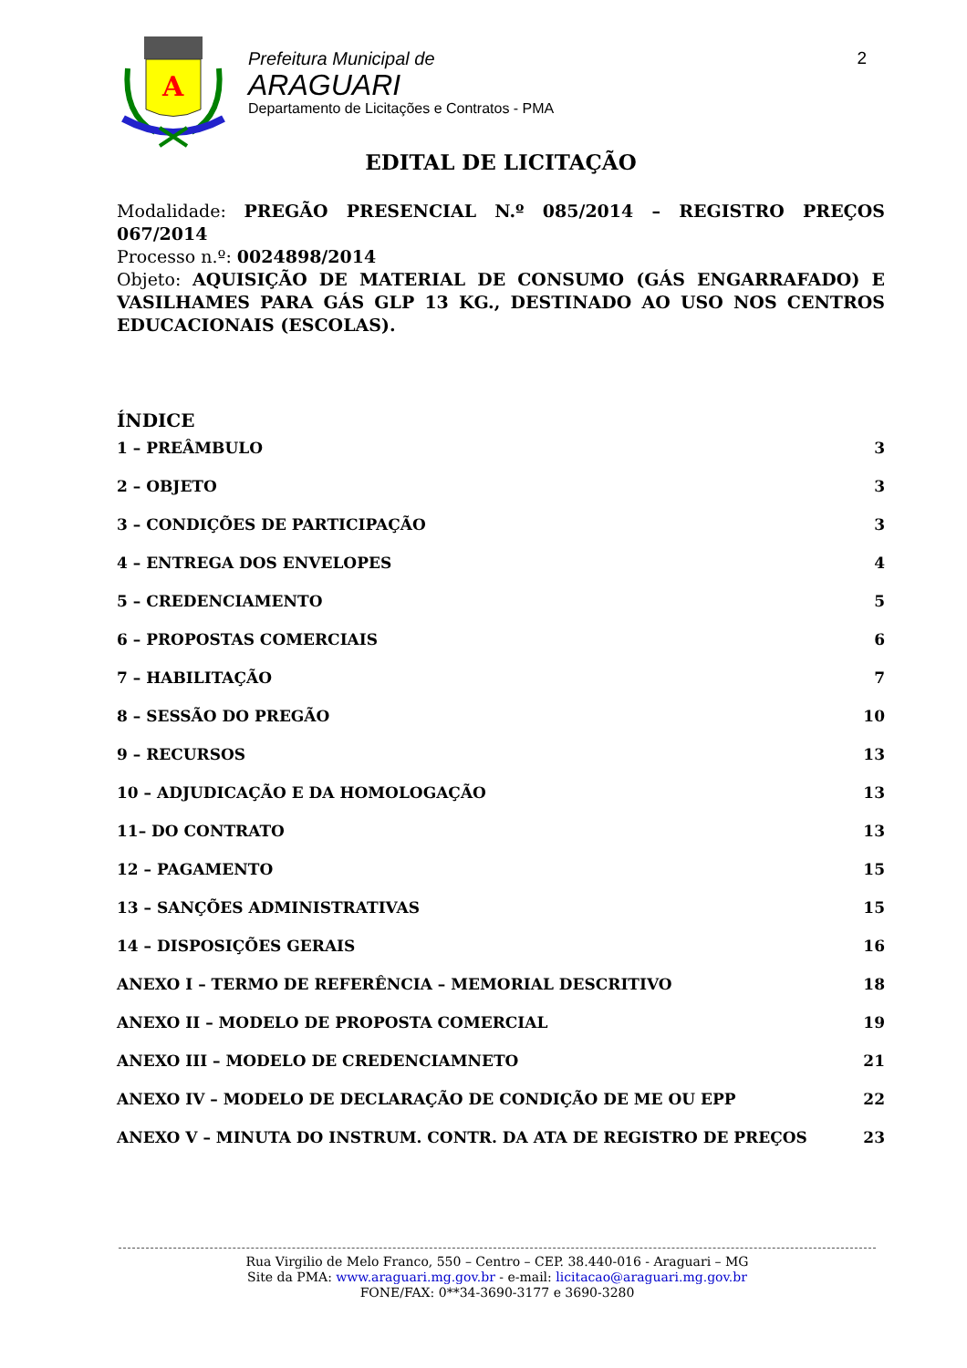A
Prefeitura Municipal de
ARAGUARI
Departamento de Licitações e Contratos - PMA
2
EDITAL DE LICITAÇÃO
Modalidade: PREGÃO PRESENCIAL N.º 085/2014 – REGISTRO PREÇOS 067/2014
Processo n.º: 0024898/2014
Objeto: AQUISIÇÃO DE MATERIAL DE CONSUMO (GÁS ENGARRAFADO) E VASILHAMES PARA GÁS GLP 13 KG., DESTINADO AO USO NOS CENTROS EDUCACIONAIS (ESCOLAS).
ÍNDICE
1 – PREÂMBULO 3
2 – OBJETO 3
3 – CONDIÇÕES DE PARTICIPAÇÃO 3
4 – ENTREGA DOS ENVELOPES 4
5 – CREDENCIAMENTO 5
6 – PROPOSTAS COMERCIAIS 6
7 – HABILITAÇÃO 7
8 – SESSÃO DO PREGÃO 10
9 – RECURSOS 13
10 – ADJUDICAÇÃO E DA HOMOLOGAÇÃO 13
11– DO CONTRATO 13
12 – PAGAMENTO 15
13 – SANÇÕES ADMINISTRATIVAS 15
14 – DISPOSIÇÕES GERAIS 16
ANEXO I – TERMO DE REFERÊNCIA – MEMORIAL DESCRITIVO 18
ANEXO II – MODELO DE PROPOSTA COMERCIAL 19
ANEXO III – MODELO DE CREDENCIAMNETO 21
ANEXO IV – MODELO DE DECLARAÇÃO DE CONDIÇÃO DE ME OU EPP 22
ANEXO V – MINUTA DO INSTRUM. CONTR. DA ATA DE REGISTRO DE PREÇOS 23
Rua Virgilio de Melo Franco, 550 – Centro – CEP. 38.440-016 - Araguari – MG
Site da PMA: www.araguari.mg.gov.br - e-mail: licitacao@araguari.mg.gov.br
FONE/FAX: 0**34-3690-3177 e 3690-3280